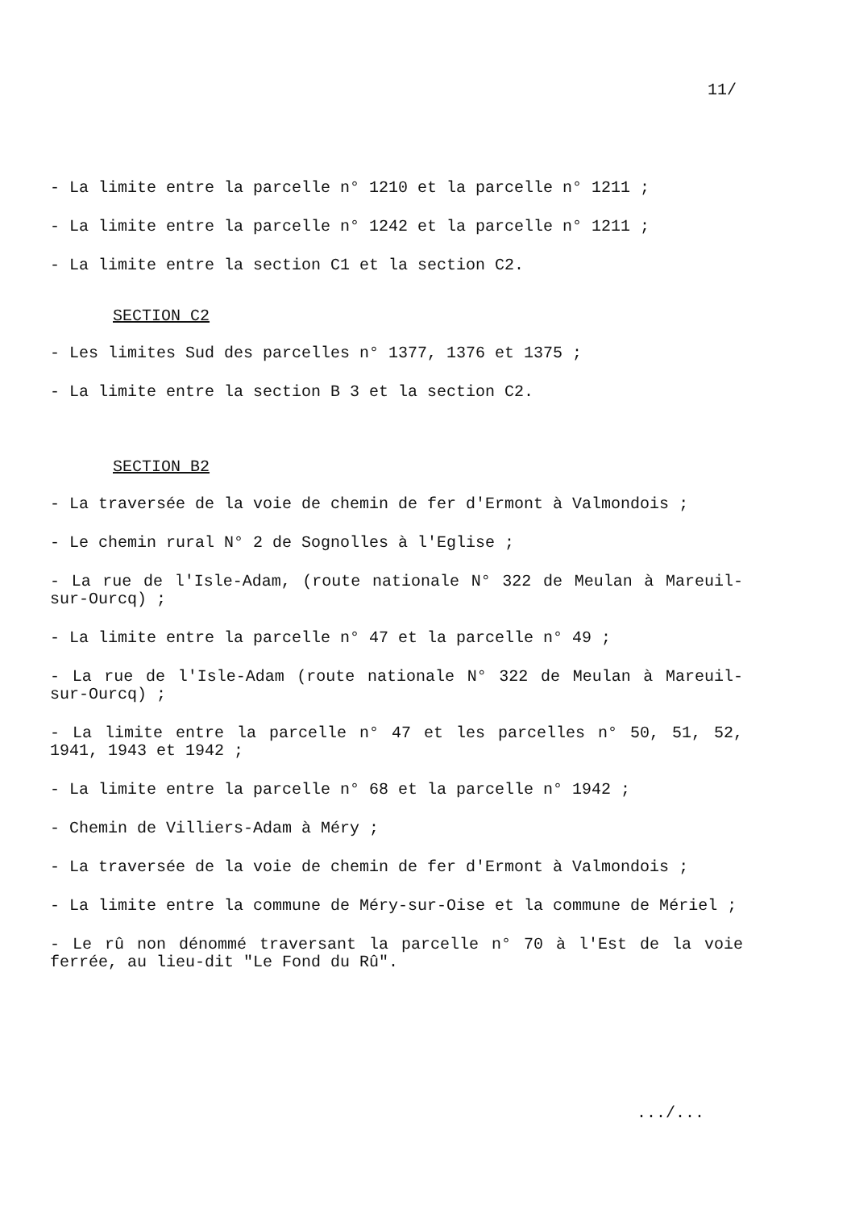11/
- La limite entre la parcelle n° 1210 et la parcelle n° 1211 ;
- La limite entre la parcelle n° 1242 et la parcelle n° 1211 ;
- La limite entre la section C1 et la section C2.
SECTION C2
- Les limites Sud des parcelles n° 1377, 1376 et 1375 ;
- La limite entre la section B 3 et la section C2.
SECTION B2
- La traversée de la voie de chemin de fer d'Ermont à Valmondois ;
- Le chemin rural N° 2 de Sognolles à l'Eglise ;
- La rue de l'Isle-Adam, (route nationale N° 322 de Meulan à Mareuil-sur-Ourcq) ;
- La limite entre la parcelle n° 47 et la parcelle n° 49 ;
- La rue de l'Isle-Adam (route nationale N° 322 de Meulan à Mareuil-sur-Ourcq) ;
- La limite entre la parcelle n° 47 et les parcelles n° 50, 51, 52, 1941, 1943 et 1942 ;
- La limite entre la parcelle n° 68 et la parcelle n° 1942 ;
- Chemin de Villiers-Adam à Méry ;
- La traversée de la voie de chemin de fer d'Ermont à Valmondois ;
- La limite entre la commune de Méry-sur-Oise et la commune de Mériel ;
- Le rû non dénommé traversant la parcelle n° 70 à l'Est de la voie ferrée, au lieu-dit "Le Fond du Rû".
.../...